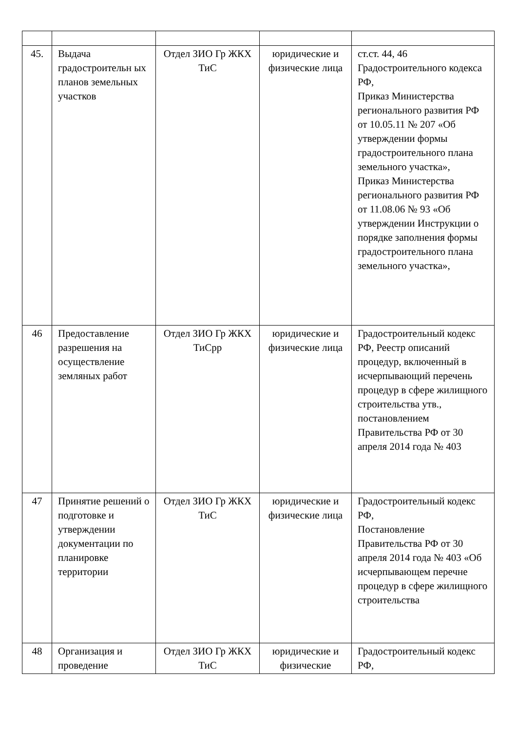| 45. | Выдача градостроительн ых планов земельных участков | Отдел ЗИО Гр ЖКХ ТиС | юридические и физические лица | ст.ст. 44, 46 Градостроительного кодекса РФ, Приказ Министерства регионального развития РФ от 10.05.11 № 207 «Об утверждении формы градостроительного плана земельного участка», Приказ Министерства регионального развития РФ от 11.08.06 № 93 «Об утверждении Инструкции о порядке заполнения формы градостроительного плана земельного участка», |
| 46 | Предоставление разрешения на осуществление земляных работ | Отдел ЗИО Гр ЖКХ ТиСрр | юридические и физические лица | Градостроительный кодекс РФ, Реестр описаний процедур, включенный в исчерпывающий перечень процедур в сфере жилищного строительства утв., постановлением Правительства РФ от 30 апреля 2014 года № 403 |
| 47 | Принятие решений о подготовке и утверждении документации по планировке территории | Отдел ЗИО Гр ЖКХ ТиС | юридические и физические лица | Градостроительный кодекс РФ, Постановление Правительства РФ от 30 апреля 2014 года № 403 «Об исчерпывающем перечне процедур в сфере жилищного строительства |
| 48 | Организация и проведение | Отдел ЗИО Гр ЖКХ ТиС | юридические и физические | Градостроительный кодекс РФ, |